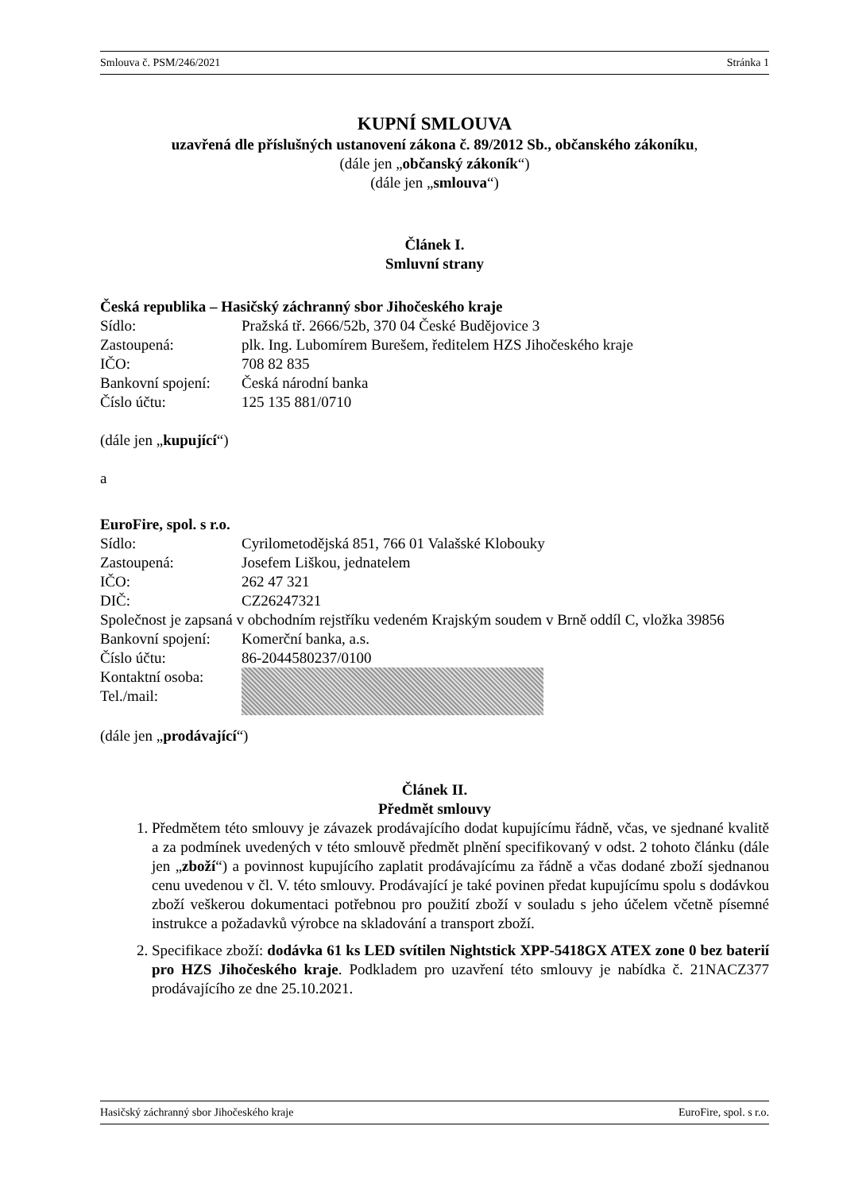Smlouva č. PSM/246/2021 Stránka 1
KUPNÍ SMLOUVA
uzavřená dle příslušných ustanovení zákona č. 89/2012 Sb., občanského zákoníku,
(dále jen „občanský zákoník“)
(dále jen „smlouva“)
Článek I.
Smluvní strany
Česká republika – Hasičský záchranný sbor Jihočeského kraje
Sídlo: Pražská tř. 2666/52b, 370 04 České Budějovice 3
Zastoupená: plk. Ing. Lubomírem Burešem, ředitelem HZS Jihočeského kraje
IČO: 708 82 835
Bankovní spojení: Česká národní banka
Číslo účtu: 125 135 881/0710
(dále jen „kupující“)
a
EuroFire, spol. s r.o.
Sídlo: Cyrilometodějská 851, 766 01 Valašské Klobouky
Zastoupená: Josefem Liškou, jednatelem
IČO: 262 47 321
DIČ: CZ26247321
Společnost je zapsaná v obchodním rejstříku vedeném Krajským soudem v Brně oddíl C, vložka 39856
Bankovní spojení: Komerční banka, a.s.
Číslo účtu: 86-2044580237/0100
Kontaktní osoba:
Tel./mail:
(dále jen „prodávající“)
Článek II.
Předmět smlouvy
1. Předmětem této smlouvy je závazek prodávajícího dodat kupujícímu řádně, včas, ve sjednané kvalitě a za podmínek uvedených v této smlouvě předmět plnění specifikovaný v odst. 2 tohoto článku (dále jen „zboží“) a povinnost kupujícího zaplatit prodávajícímu za řádně a včas dodané zboží sjednanou cenu uvedenou v čl. V. této smlouvy. Prodávající je také povinen předat kupujícímu spolu s dodávkou zboží veškerou dokumentaci potřebnou pro použití zboží v souladu s jeho účelem včetně písemné instrukce a požadavků výrobce na skladování a transport zboží.
2. Specifikace zboží: dodávka 61 ks LED svítilen Nightstick XPP-5418GX ATEX zone 0 bez baterií pro HZS Jihočeského kraje. Podkladem pro uzavření této smlouvy je nabídka č. 21NACZ377 prodávajícího ze dne 25.10.2021.
Hasičský záchranný sbor Jihočeského kraje EuroFire, spol. s r.o.